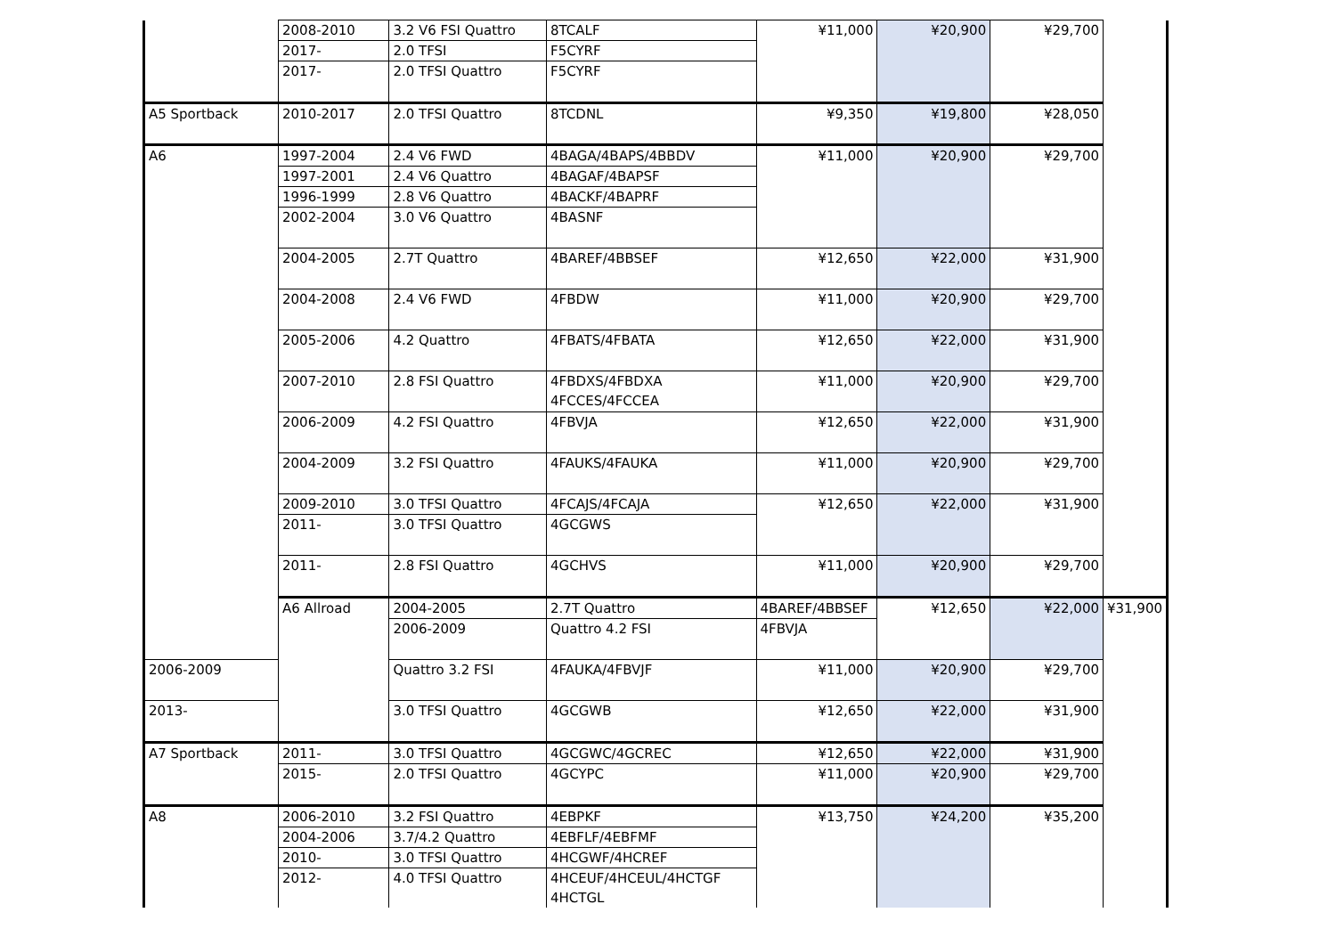| | 2008-2010 | 3.2 V6 FSI Quattro | 8TCALF | ¥11,000 | ¥20,900 | ¥29,700 | |
| | 2017- | 2.0 TFSI | F5CYRF | | | | |
| | 2017- | 2.0 TFSI Quattro | F5CYRF | | | | |
| A5 Sportback | 2010-2017 | 2.0 TFSI Quattro | 8TCDNL | ¥9,350 | ¥19,800 | ¥28,050 | |
| A6 | 1997-2004 | 2.4 V6 FWD | 4BAGA/4BAPS/4BBDV | ¥11,000 | ¥20,900 | ¥29,700 | |
| | 1997-2001 | 2.4 V6 Quattro | 4BAGAF/4BAPSF | | | | |
| | 1996-1999 | 2.8 V6 Quattro | 4BACKF/4BAPRF | | | | |
| | 2002-2004 | 3.0 V6 Quattro | 4BASNF | | | | |
| | 2004-2005 | 2.7T Quattro | 4BAREF/4BBSEF | ¥12,650 | ¥22,000 | ¥31,900 | |
| | 2004-2008 | 2.4 V6 FWD | 4FBDW | ¥11,000 | ¥20,900 | ¥29,700 | |
| | 2005-2006 | 4.2 Quattro | 4FBATS/4FBATA | ¥12,650 | ¥22,000 | ¥31,900 | |
| | 2007-2010 | 2.8 FSI Quattro | 4FBDXS/4FBDXA 4FCCES/4FCCEA | ¥11,000 | ¥20,900 | ¥29,700 | |
| | 2006-2009 | 4.2 FSI Quattro | 4FBVJA | ¥12,650 | ¥22,000 | ¥31,900 | |
| | 2004-2009 | 3.2 FSI Quattro | 4FAUKS/4FAUKA | ¥11,000 | ¥20,900 | ¥29,700 | |
| | 2009-2010 | 3.0 TFSI Quattro | 4FCAJS/4FCAJA | ¥12,650 | ¥22,000 | ¥31,900 | |
| | 2011- | 3.0 TFSI Quattro | 4GCGWS | | | | |
| | 2011- | 2.8 FSI Quattro | 4GCHVS | ¥11,000 | ¥20,900 | ¥29,700 | |
| | A6 Allroad | 2004-2005 | 2.7T Quattro | 4BAREF/4BBSEF | ¥12,650 | ¥22,000 | ¥31,900 |
| | | 2006-2009 | Quattro 4.2 FSI | 4FBVJA | | | |
| 2006-2009 | | Quattro 3.2 FSI | 4FAUKA/4FBVJF | ¥11,000 | ¥20,900 | ¥29,700 | |
| 2013- | | 3.0 TFSI Quattro | 4GCGWB | ¥12,650 | ¥22,000 | ¥31,900 | |
| A7 Sportback | 2011- | 3.0 TFSI Quattro | 4GCGWC/4GCREC | ¥12,650 | ¥22,000 | ¥31,900 | |
| | 2015- | 2.0 TFSI Quattro | 4GCYPC | ¥11,000 | ¥20,900 | ¥29,700 | |
| A8 | 2006-2010 | 3.2 FSI Quattro | 4EBPKF | ¥13,750 | ¥24,200 | ¥35,200 | |
| | 2004-2006 | 3.7/4.2 Quattro | 4EBFLF/4EBFMF | | | | |
| | 2010- | 3.0 TFSI Quattro | 4HCGWF/4HCREF | | | | |
| | 2012- | 4.0 TFSI Quattro | 4HCEUF/4HCEUL/4HCTGF 4HCTGL | | | | |